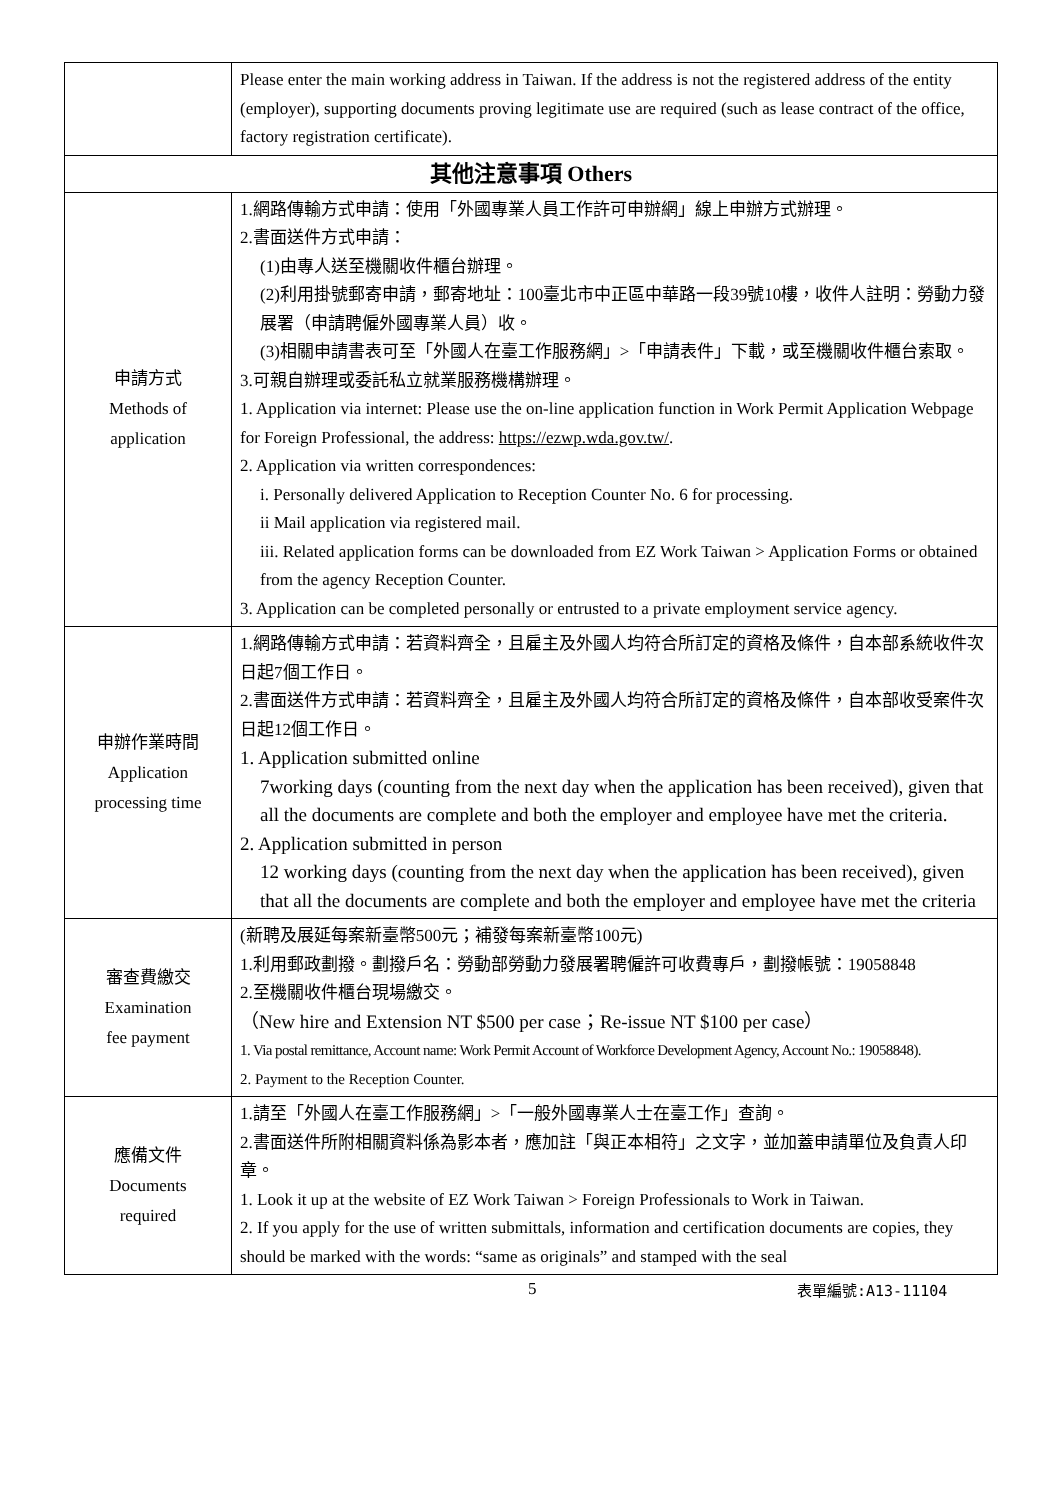| | Please enter the main working address in Taiwan. If the address is not the registered address of the entity (employer), supporting documents proving legitimate use are required (such as lease contract of the office, factory registration certificate). |
| 其他注意事項 Others | |
| 申請方式 Methods of application | 1.網路傳輸方式申請：使用「外國專業人員工作許可申辦網」線上申辦方式辦理。 2.書面送件方式申請： (1)由專人送至機關收件櫃台辦理。 (2)利用掛號郵寄申請，郵寄地址：100臺北市中正區中華路一段39號10樓，收件人註明：勞動力發展署（申請聘僱外國專業人員）收。 (3)相關申請書表可至「外國人在臺工作服務網」>「申請表件」下載，或至機關收件櫃台索取。 3.可親自辦理或委託私立就業服務機構辦理。 1. Application via internet: Please use the on-line application function in Work Permit Application Webpage for Foreign Professional, the address: https://ezwp.wda.gov.tw/ . 2. Application via written correspondences: i. Personally delivered Application to Reception Counter No. 6 for processing. ii Mail application via registered mail. iii. Related application forms can be downloaded from EZ Work Taiwan > Application Forms or obtained from the agency Reception Counter. 3. Application can be completed personally or entrusted to a private employment service agency. |
| 申辦作業時間 Application processing time | 1.網路傳輸方式申請：若資料齊全，且雇主及外國人均符合所訂定的資格及條件，自本部系統收件次日起7個工作日。 2.書面送件方式申請：若資料齊全，且雇主及外國人均符合所訂定的資格及條件，自本部收受案件次日起12個工作日。 1. Application submitted online 7working days (counting from the next day when the application has been received), given that all the documents are complete and both the employer and employee have met the criteria. 2. Application submitted in person 12 working days (counting from the next day when the application has been received), given that all the documents are complete and both the employer and employee have met the criteria |
| 審查費繳交 Examination fee payment | (新聘及展延每案新臺幣500元；補發每案新臺幣100元) 1.利用郵政劃撥。劃撥戶名：勞動部勞動力發展署聘僱許可收費專戶，劃撥帳號：19058848 2.至機關收件櫃台現場繳交。 （New hire and Extension NT $500 per case；Re-issue NT $100 per case） 1. Via postal remittance, Account name: Work Permit Account of Workforce Development Agency, Account No.: 19058848). 2. Payment to the Reception Counter. |
| 應備文件 Documents required | 1.請至「外國人在臺工作服務網」>「一般外國專業人士在臺工作」查詢。 2.書面送件所附相關資料係為影本者，應加註「與正本相符」之文字，並加蓋申請單位及負責人印章。 1. Look it up at the website of EZ Work Taiwan > Foreign Professionals to Work in Taiwan. 2. If you apply for the use of written submittals, information and certification documents are copies, they should be marked with the words: “same as originals” and stamped with the seal |
5 表單編號:A13-11104